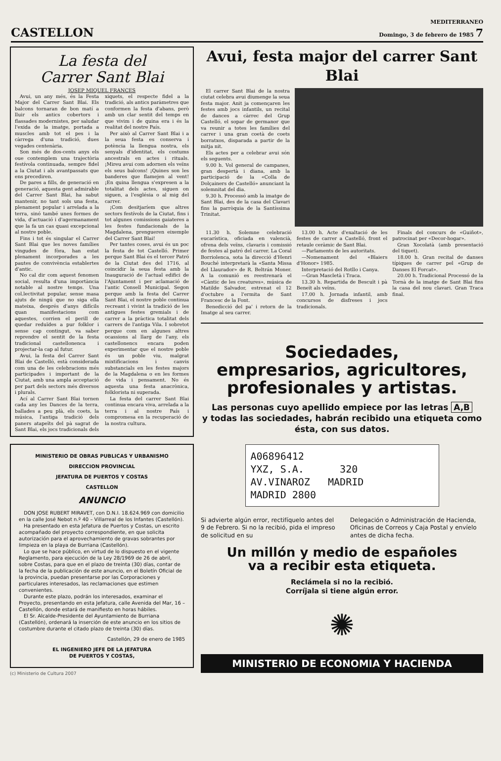CASTELLON
MEDITERRANEO
Domingo, 3 de febrero de 1985 7
La festa del
Carrer Sant Blai
JOSEP MIQUEL FRANCES
Avui, un any més, és la Festa Major del Carrer Sant Blai. Els balcons tornaran de bon matí a lluir els antics cobertors i flassades modernistes, per saludar l'exida de la imatge, portada a muscles amb tot el pes i la càrrega d'una tradició, dues vegades centenària.
Son més de dos-cents anys els oue contemplem una trajectòria festívola continuada, sempre fidel a la Ciutat i als avantpassats que ens precediren.
De pares a fills, de generació en generació, aquesta gent admirable del Carrer Sant Blai, ha sabut mantenir, no tant sols una festa, plenament popular i arrelada a la terra, sinó també unes formes de vida, d'actuació i d'agermanament que la fa un cas quasi excepcional al nostre poble.
Fins i tot és singular el Carrer Sant Blai que les noves famílies vingudes de fòra, han estat plenament incorporades a les pautes de convivència establertes d'antic.
No cal dir com aquest fenomen social, resulta d'una importància notable al nostre temps. Una col.lectivitat popular, sense masa ajuts de ningú que no siga ella mateixa, després d'anys difícils quan manifestacions com aquestes, corrien el perill de quedar reduïdes a pur folklor i sense cap contingut, va saber reprendre el sentit de la festa tradicional castellonenca i projectar-la cap al futur.
Avui, la festa del Carrer Sant Blai de Castelló, està considerada com una de les celebracions més participades i important de la Ciutat, amb una ampla acceptació per part dels sectors més diversos i plurals.
Ací al Carrer Sant Blai tornen cada any les Dances de la terra, ballades a peu plà, els coets, la música, l'antiga tradició dels paners atapeïts del pà sagrat de Sant Blai, els jocs tradicionals dels xiquets, el respecte fidel a la tradició, als antics paràmetres que conformen la festa d'abans, però amb un clar sentit del temps en que vivim i de quina era i és la realitat del nostre País.
Per això al Carrer Sant Blai i a la seua festa es conserva i potència la llengua nostra, els senyals d'identitat, els costums ancestrals en actes i rituals. ¡Mireu avui com adornen els veïns els seus balcons! ¡Quines son les banderes que flamejen al vent! ¡En quina llengua s'expresen a la totalitat dels actes, siguen on siguen, a l'església o al mig del carrer.
¡Com desitjaríem que altres sectors festívols de la Ciutat, fins i tot algunes comissions gaiateres a les festes fundacionals de la Magdalena, prengueren eixemple del Carrer Sant Blai!
Per tantes coses, avui és un poc la festa de tot Castelló. Primer perque Sant Blai és el tercer Patró de la Ciutat des del 1716, al coincidir la seua festa amb la Inauguració de l'actual edifici de l'Ajuntament i per aclamació de l'antic Consell Municipal. Segon perque amb la festa del Carrer Sant Blai, el nostre poble continua recreant i vivint la tradició de les antigues festes gremials i de carrer a la pràctica totalitat dels carrers de l'antiga Vila. I sobretot perque com en algunes altres ocassions al llarg de l'any, els castellonencs encara poden experimentar que el nostre poble és un poble viu, malgrat mixtificacions i canvis substancials en les festes majors de la Magdalena o en les formes de vida i pensament. No és aquesta una festa anacrònica, folklorista ni superada.
La festa del carrer Sant Blai continua encara viva, arrelada a la terra i al nostre País i compromesa en la recuperació de la nostra cultura.
MINISTERIO DE OBRAS PUBLICAS Y URBANISMO
DIRECCION PROVINCIAL
JEFATURA DE PUERTOS Y COSTAS
CASTELLON
ANUNCIO
DON JOSE RUBERT MIRAVET, con D.N.I. 18.624.969 con domicilio en la calle José Nebot n.º 40 – Villarreal de los Infantes (Castellón).
Ha presentado en esta Jefatura de Puertos y Costas, un escrito acompañado del proyecto correspondiente, en que solicita autorización para el aprovechamiento de gravas sobrantes por limpieza en la playa de Burriana (Castellón).
Lo que se hace público, en virtud de lo dispuesto en el vigente Reglamento, para ejecución de la Ley 28/1969 de 26 de abril, sobre Costas, para que en el plazo de treinta (30) días, contar de la fecha de la publicación de este anuncio, en el Boletín Oficial de la provincia, puedan presentarse por las Corporaciones y particulares interesados, las reclamaciones que estimen convenientes.
Durante este plazo, podrán los interesados, examinar el Proyecto, presentando en esta Jefatura, calle Avenida del Mar, 16 – Castellón, donde estará de manifiesto en horas hábiles.
El Sr. Alcalde-Presidente del Ayuntamiento de Burriana (Castellón), ordenará la inserción de este anuncio en los sitios de costumbre durante el citado plazo de treinta (30) días.
Castellón, 29 de enero de 1985
EL INGENIERO JEFE DE LA JEFATURA
DE PUERTOS Y COSTAS,
(c) Ministerio de Cultura 2007
Avui, festa major del carrer Sant Blai
El carrer Sant Blai de la nostra ciutat celebra avui diumenge la seua festa major. Anit ja començaren les festes amb jocs infantils, un recital de dances a càrrec del Grup Castelló, el sopar de germanor que va reunir a totes les famílies del carrer i una gran coetà de coets borratxos, disparada a partir de la mitja nit.
Els actes per a celebrar avui són els seguents.
9.00 h. Vol general de campanes, gran despertà i diana, amb la participació de la «Colla de Dolçainers de Castelló» anunciant la solemnitat del dia.
9.30 h. Processó amb la imatge de Sant Blai, des de la casa del Clavari fins la parròquia de la Santíssima Trinitat.
11.30 h. Solemne celebració eucarística, oficiada en valencià, ofrena dels veïns, clavaris i comissió de festes al patró del carrer. La Coral Borriolenca, sota la direcció d'Henri Bouché interpretarà la «Santa Missa del Llaurador» de R. Beltrán Moner. A la comunió es reestrenarà el «Càntic de les creatures», música de Matilde Salvador, estrenat el 12 d'octubre a l'ermita de Sant Francesc de la Font.
Benedicció del pa' i retorn de la Imatge al seu carrer.
13.00 h. Acte d'exaltació de les festes de carrer a Castelló, front el retaule ceràmic de Sant Blai.
—Parlaments de les autoritats.
—Nomenament del «Blaiers d'Honor» 1985.
Interpretació del Rotllo i Canya.
—Gran Mascletà i Traca.
13.30 h. Repartida de Bescuït i pà Beneït als veïns.
17.00 h. Jornada infantil, amb concursos de disfreses i jocs tradicionals.
Finals del concurs de «Guiñot», patrocinat per «Decor-hogar».
Gran Xocolatà (amb presentació del tiquet).
18.00 h. Gran recital de danses típiques de carrer pel «Grup de Danses El Forcat».
20.00 h. Tradicional Processó de la Tornà de la imatge de Sant Blai fins la casa del nou clavari. Gran Traca final.
Sociedades,
empresarios, agricultores,
profesionales y artistas.
Las personas cuyo apellido empiece por las letras A,B
y todas las sociedades, habrán recibido una etiqueta como ésta, con sus datos.
A06896412
YXZ, S.A. 320
AV.VINAROZ MADRID
MADRID 2800
Si advierte algún error, rectifíquelo antes del 9 de Febrero. Si no la recibió, pida el impreso de solicitud en su
Delegación o Administración de Hacienda, Oficinas de Correos y Caja Postal y envíelo antes de dicha fecha.
Un millón y medio de españoles
va a recibir esta etiqueta.
Reclámela si no la recibió.
Corríjala si tiene algún error.
✺
MINISTERIO DE ECONOMIA Y HACIENDA